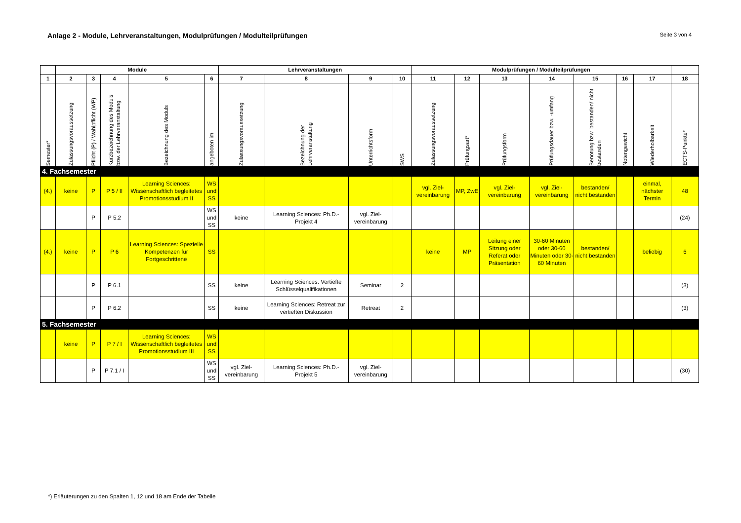Anlage 2 - Module, Lehrveranstaltungen, Modulprüfungen / Modulteilprüfungen Seite 3 von 4
| | Module | | | | | Lehrveranstaltungen | | | | Modulprüfungen / Modulteilprüfungen | | | | | | | |
| --- | --- | --- | --- | --- | --- | --- | --- | --- | --- | --- | --- | --- | --- | --- | --- | --- | --- |
| 1 | 2 | 3 | 4 | 5 | 6 | 7 | 8 | 9 | 10 | 11 | 12 | 13 | 14 | 15 | 16 | 17 | 18 |
| Semester* | Zulassungsvoraussetzung | Pflicht (P) / Wahlpflicht (WP) | Kurzbezeichnung des Moduls bzw. der Lehrveranstaltung | Bezeichnung des Moduls | angeboten im | Zulassungsvoraussetzung | Bezeichnung der Lehrveranstaltung | Unterrichtsform | SWS | Zulassungsvoraussetzung | Prüfungsart* | Prüfungsform | Prüfungsdauer bzw. -umfang | Benotung bzw. bestanden/ nicht bestanden | Notengewicht | Wiederholbarkeit | ECTS-Punkte* |
| 4. Fachsemester | | | | | | | | | | | | | | | | | |
| (4.) | keine | P | P 5 / II | Learning Sciences: Wissenschaftlich begleitetes Promotionsstudium II | WS und SS | | | | | vgl. Ziel-vereinbarung | MP, ZwE | vgl. Ziel-vereinbarung | vgl. Ziel-vereinbarung | bestanden/ nicht bestanden | | einmal, nächster Termin | 48 |
| | | P | P 5.2 | | WS und SS | keine | Learning Sciences: Ph.D.-Projekt 4 | vgl. Ziel-vereinbarung | | | | | | | | | (24) |
| (4.) | keine | P | P 6 | Learning Sciences: Spezielle Kompetenzen für Fortgeschrittene | SS | | | | | keine | MP | Leitung einer Sitzung oder Referat oder Präsentation | 30-60 Minuten oder 30-60 Minuten oder 30-60 Minuten | bestanden/ nicht bestanden | | beliebig | 6 |
| | | P | P 6.1 | | SS | keine | Learning Sciences: Vertiefte Schlüsselqualifikationen | Seminar | 2 | | | | | | | | (3) |
| | | P | P 6.2 | | SS | keine | Learning Sciences: Retreat zur vertieften Diskussion | Retreat | 2 | | | | | | | | (3) |
| 5. Fachsemester | | | | | | | | | | | | | | | | | |
| | keine | P | P 7 / I | Learning Sciences: Wissenschaftlich begleitetes Promotionsstudium III | WS und SS | | | | | | | | | | | | |
| | | P | P 7.1 / I | | WS und SS | vgl. Ziel-vereinbarung | Learning Sciences: Ph.D.-Projekt 5 | vgl. Ziel-vereinbarung | | | | | | | | | (30) |
*) Erläuterungen zu den Spalten 1, 12 und 18 am Ende der Tabelle